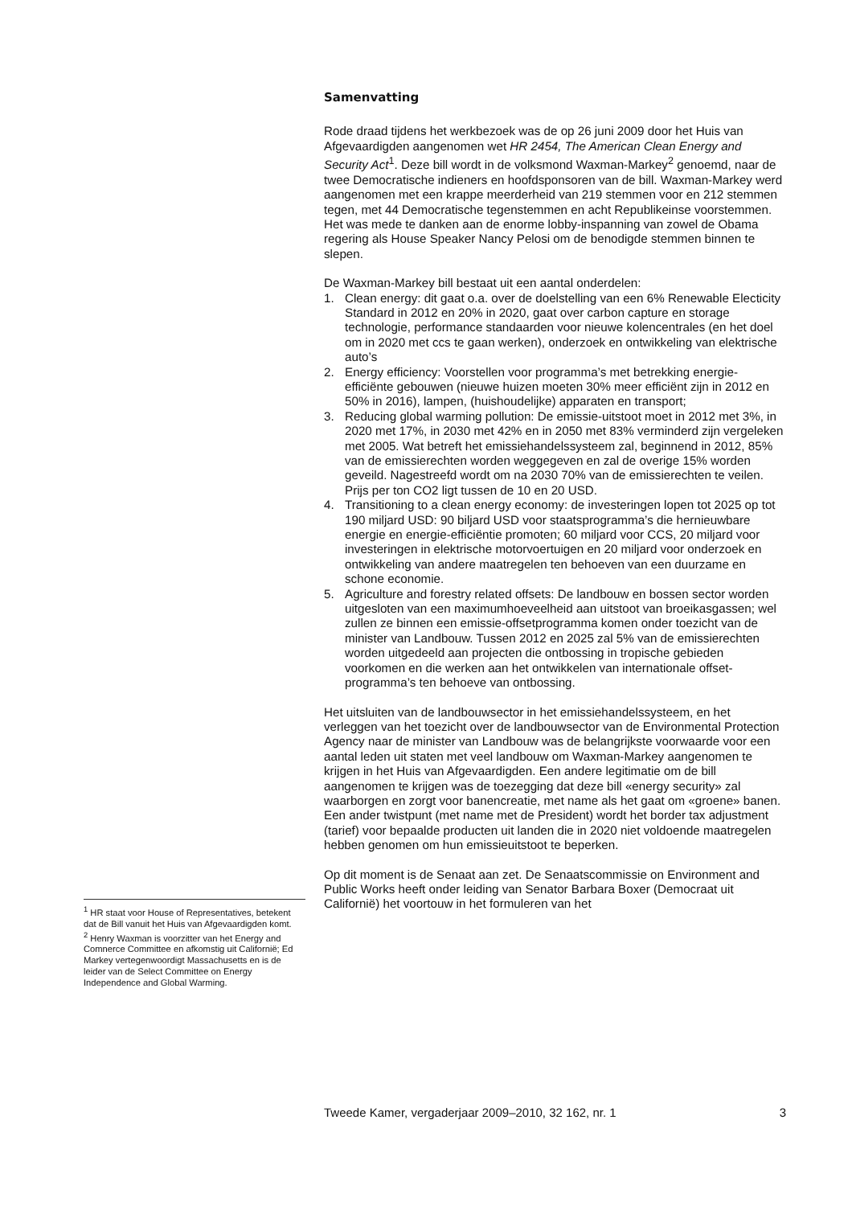Samenvatting
Rode draad tijdens het werkbezoek was de op 26 juni 2009 door het Huis van Afgevaardigden aangenomen wet HR 2454, The American Clean Energy and Security Act<sup>1</sup>. Deze bill wordt in de volksmond Waxman-Markey<sup>2</sup> genoemd, naar de twee Democratische indieners en hoofdsponsoren van de bill. Waxman-Markey werd aangenomen met een krappe meerderheid van 219 stemmen voor en 212 stemmen tegen, met 44 Democratische tegenstemmen en acht Republikeinse voorstemmen. Het was mede te danken aan de enorme lobby-inspanning van zowel de Obama regering als House Speaker Nancy Pelosi om de benodigde stemmen binnen te slepen.
De Waxman-Markey bill bestaat uit een aantal onderdelen:
1. Clean energy: dit gaat o.a. over de doelstelling van een 6% Renewable Electicity Standard in 2012 en 20% in 2020, gaat over carbon capture en storage technologie, performance standaarden voor nieuwe kolencentrales (en het doel om in 2020 met ccs te gaan werken), onderzoek en ontwikkeling van elektrische auto’s
2. Energy efficiency: Voorstellen voor programma’s met betrekking energie-efficiënte gebouwen (nieuwe huizen moeten 30% meer efficiënt zijn in 2012 en 50% in 2016), lampen, (huishoudelijke) apparaten en transport;
3. Reducing global warming pollution: De emissie-uitstoot moet in 2012 met 3%, in 2020 met 17%, in 2030 met 42% en in 2050 met 83% verminderd zijn vergeleken met 2005. Wat betreft het emissiehandelssysteem zal, beginnend in 2012, 85% van de emissierechten worden weggegeven en zal de overige 15% worden geveild. Nagestreefd wordt om na 2030 70% van de emissierechten te veilen. Prijs per ton CO2 ligt tussen de 10 en 20 USD.
4. Transitioning to a clean energy economy: de investeringen lopen tot 2025 op tot 190 miljard USD: 90 biljard USD voor staatsprogramma’s die hernieuwbare energie en energie-efficiëntie promoten; 60 miljard voor CCS, 20 miljard voor investeringen in elektrische motorvoertuigen en 20 miljard voor onderzoek en ontwikkeling van andere maatregelen ten behoeven van een duurzame en schone economie.
5. Agriculture and forestry related offsets: De landbouw en bossen sector worden uitgesloten van een maximumhoeveelheid aan uitstoot van broeikasgassen; wel zullen ze binnen een emissie-offsetprogramma komen onder toezicht van de minister van Landbouw. Tussen 2012 en 2025 zal 5% van de emissierechten worden uitgedeeld aan projecten die ontbossing in tropische gebieden voorkomen en die werken aan het ontwikkelen van internationale offset-programma’s ten behoeve van ontbossing.
Het uitsluiten van de landbouwsector in het emissiehandelssysteem, en het verleggen van het toezicht over de landbouwsector van de Environmental Protection Agency naar de minister van Landbouw was de belangrijkste voorwaarde voor een aantal leden uit staten met veel landbouw om Waxman-Markey aangenomen te krijgen in het Huis van Afgevaardigden. Een andere legitimatie om de bill aangenomen te krijgen was de toezegging dat deze bill «energy security» zal waarborgen en zorgt voor banencreatie, met name als het gaat om «groene» banen. Een ander twistpunt (met name met de President) wordt het border tax adjustment (tarief) voor bepaalde producten uit landen die in 2020 niet voldoende maatregelen hebben genomen om hun emissieuitstoot te beperken.
Op dit moment is de Senaat aan zet. De Senaatscommissie on Environment and Public Works heeft onder leiding van Senator Barbara Boxer (Democraat uit Californië) het voortouw in het formuleren van het
<sup>1</sup> HR staat voor House of Representatives, betekent dat de Bill vanuit het Huis van Afgevaardigden komt.
<sup>2</sup> Henry Waxman is voorzitter van het Energy and Comnerce Committee en afkomstig uit Californië; Ed Markey vertegenwoordigt Massachusetts en is de leider van de Select Committee on Energy Independence and Global Warming.
Tweede Kamer, vergaderjaar 2009–2010, 32 162, nr. 1 3